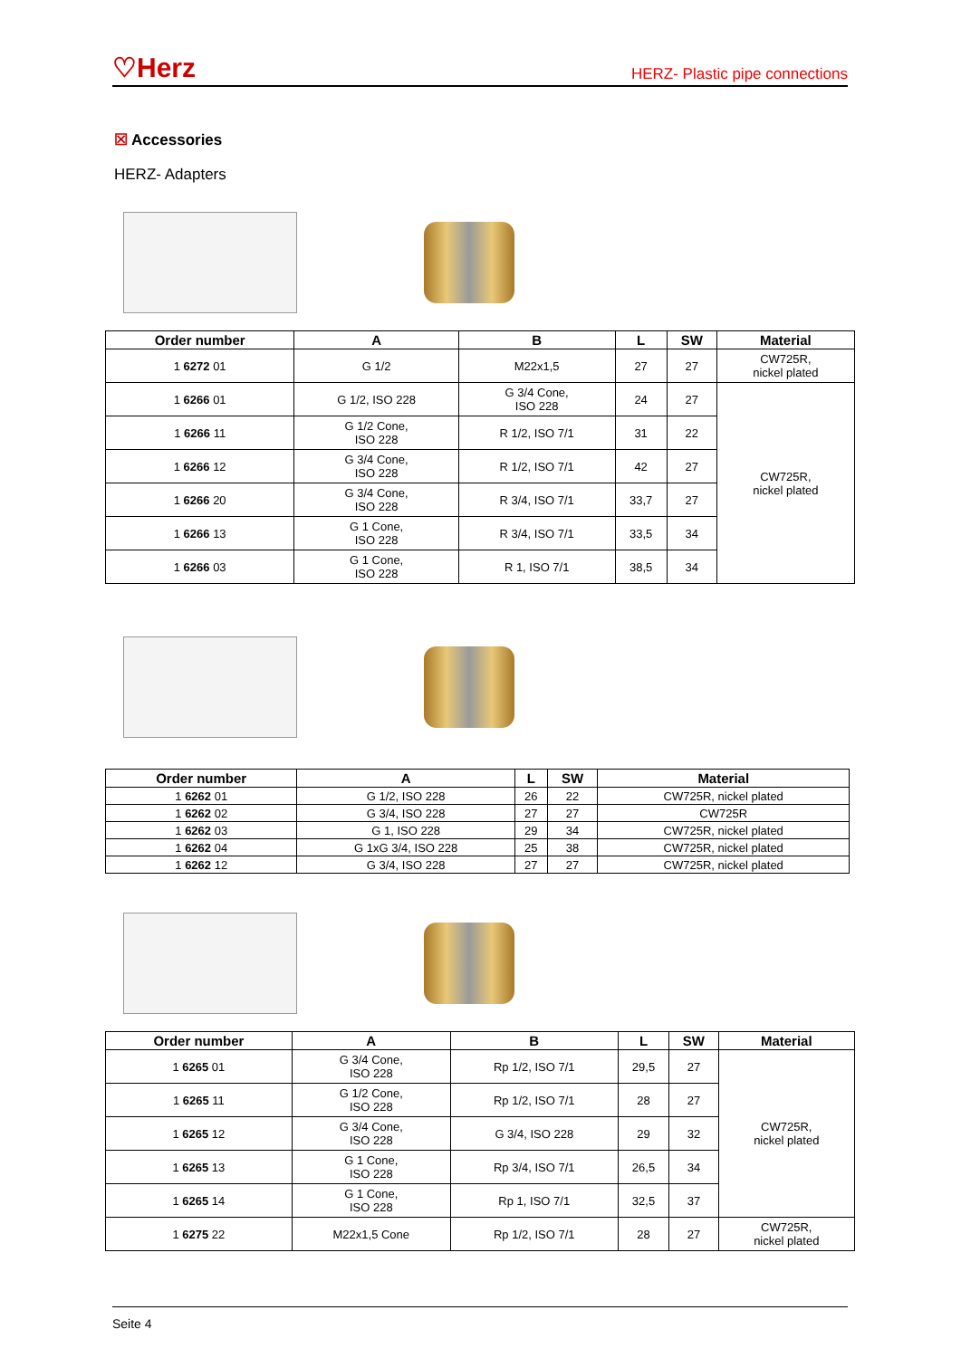♡Herz
HERZ- Plastic pipe connections
☒ Accessories
HERZ- Adapters
| Order number | A | B | L | SW | Material |
| --- | --- | --- | --- | --- | --- |
| 1 6272 01 | G 1/2 | M22x1,5 | 27 | 27 | CW725R, nickel plated |
| 1 6266 01 | G 1/2, ISO 228 | G 3/4 Cone, ISO 228 | 24 | 27 | CW725R, nickel plated |
| 1 6266 11 | G 1/2 Cone, ISO 228 | R 1/2, ISO 7/1 | 31 | 22 | |
| 1 6266 12 | G 3/4 Cone, ISO 228 | R 1/2, ISO 7/1 | 42 | 27 | |
| 1 6266 20 | G 3/4 Cone, ISO 228 | R 3/4, ISO 7/1 | 33,7 | 27 | |
| 1 6266 13 | G 1 Cone, ISO 228 | R 3/4, ISO 7/1 | 33,5 | 34 | |
| 1 6266 03 | G 1 Cone, ISO 228 | R 1, ISO 7/1 | 38,5 | 34 | |
| Order number | A | L | SW | Material |
| --- | --- | --- | --- | --- |
| 1 6262 01 | G 1/2, ISO 228 | 26 | 22 | CW725R, nickel plated |
| 1 6262 02 | G 3/4, ISO 228 | 27 | 27 | CW725R |
| 1 6262 03 | G 1, ISO 228 | 29 | 34 | CW725R, nickel plated |
| 1 6262 04 | G 1xG 3/4, ISO 228 | 25 | 38 | CW725R, nickel plated |
| 1 6262 12 | G 3/4, ISO 228 | 27 | 27 | CW725R, nickel plated |
| Order number | A | B | L | SW | Material |
| --- | --- | --- | --- | --- | --- |
| 1 6265 01 | G 3/4 Cone, ISO 228 | Rp 1/2, ISO 7/1 | 29,5 | 27 | CW725R, nickel plated |
| 1 6265 11 | G 1/2 Cone, ISO 228 | Rp 1/2, ISO 7/1 | 28 | 27 | |
| 1 6265 12 | G 3/4 Cone, ISO 228 | G 3/4, ISO 228 | 29 | 32 | |
| 1 6265 13 | G 1 Cone, ISO 228 | Rp 3/4, ISO 7/1 | 26,5 | 34 | |
| 1 6265 14 | G 1 Cone, ISO 228 | Rp 1, ISO 7/1 | 32,5 | 37 | |
| 1 6275 22 | M22x1,5 Cone | Rp 1/2, ISO 7/1 | 28 | 27 | CW725R, nickel plated |
Seite 4